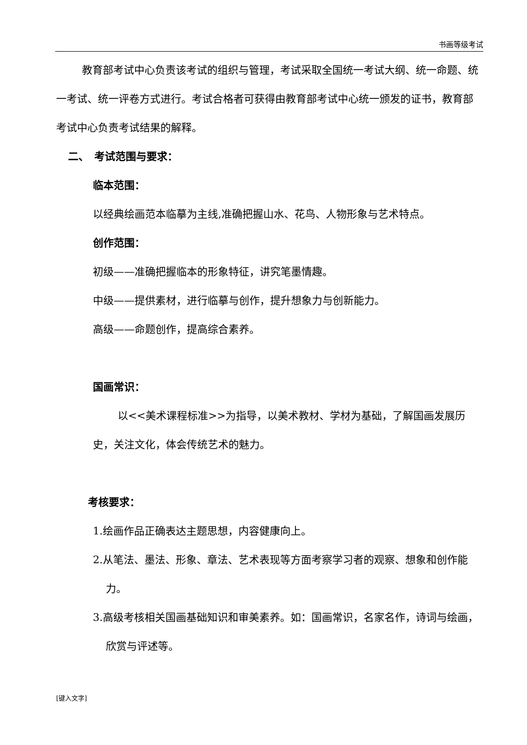书画等级考试
教育部考试中心负责该考试的组织与管理，考试采取全国统一考试大纲、统一命题、统一考试、统一评卷方式进行。考试合格者可获得由教育部考试中心统一颁发的证书，教育部考试中心负责考试结果的解释。
二、　考试范围与要求：
临本范围：
以经典绘画范本临摹为主线,准确把握山水、花鸟、人物形象与艺术特点。
创作范围：
初级——准确把握临本的形象特征，讲究笔墨情趣。
中级——提供素材，进行临摹与创作，提升想象力与创新能力。
高级——命题创作，提高综合素养。
国画常识：
以<<美术课程标准>>为指导，以美术教材、学材为基础，了解国画发展历史，关注文化，体会传统艺术的魅力。
考核要求：
1.绘画作品正确表达主题思想，内容健康向上。
2.从笔法、墨法、形象、章法、艺术表现等方面考察学习者的观察、想象和创作能力。
3.高级考核相关国画基础知识和审美素养。如：国画常识，名家名作，诗词与绘画，欣赏与评述等。
[键入文字]